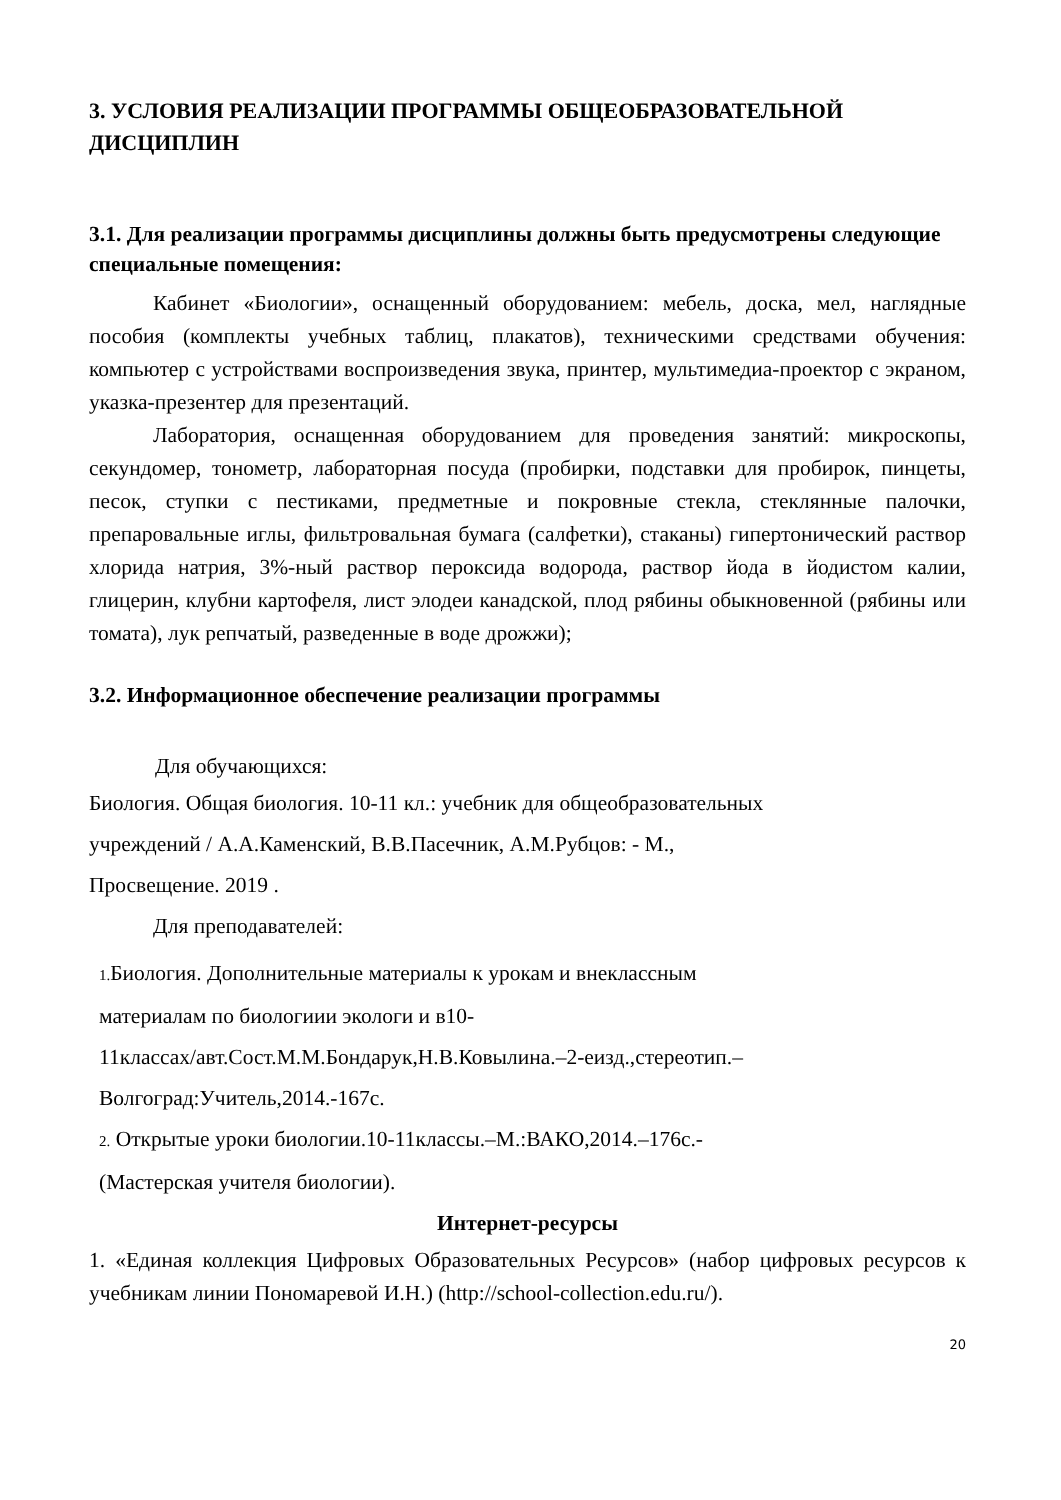3. УСЛОВИЯ РЕАЛИЗАЦИИ ПРОГРАММЫ ОБЩЕОБРАЗОВАТЕЛЬНОЙ ДИСЦИПЛИН
3.1. Для реализации программы дисциплины должны быть предусмотрены следующие специальные помещения:
Кабинет «Биологии», оснащенный оборудованием: мебель, доска, мел, наглядные пособия (комплекты учебных таблиц, плакатов), техническими средствами обучения: компьютер с устройствами воспроизведения звука, принтер, мультимедиа-проектор с экраном, указка-презентер для презентаций.
Лаборатория, оснащенная оборудованием для проведения занятий: микроскопы, секундомер, тонометр, лабораторная посуда (пробирки, подставки для пробирок, пинцеты, песок, ступки с пестиками, предметные и покровные стекла, стеклянные палочки, препаровальные иглы, фильтровальная бумага (салфетки), стаканы) гипертонический раствор хлорида натрия, 3%-ный раствор пероксида водорода, раствор йода в йодистом калии, глицерин, клубни картофеля, лист элодеи канадской, плод рябины обыкновенной (рябины или томата), лук репчатый, разведенные в воде дрожжи);
3.2. Информационное обеспечение реализации программы
Для обучающихся:
Биология. Общая биология. 10-11 кл.: учебник для общеобразовательных
учреждений / А.А.Каменский, В.В.Пасечник, А.М.Рубцов: - М.,
Просвещение. 2019 .
Для преподавателей:
1. Биология. Дополнительные материалы к урокам и внеклассным
материалам по биологиии экологи и в10-
11классах/авт.Сост.М.М.Бондарук,Н.В.Ковылина.–2-еизд.,стереотип.–
Волгоград:Учитель,2014.-167с.
2. Открытые уроки биологии.10-11классы.–М.:ВАКО,2014.–176с.-
(Мастерская учителя биологии).
Интернет-ресурсы
1. «Единая коллекция Цифровых Образовательных Ресурсов» (набор цифровых ресурсов к учебникам линии Пономаревой И.Н.) (http://school-collection.edu.ru/).
20